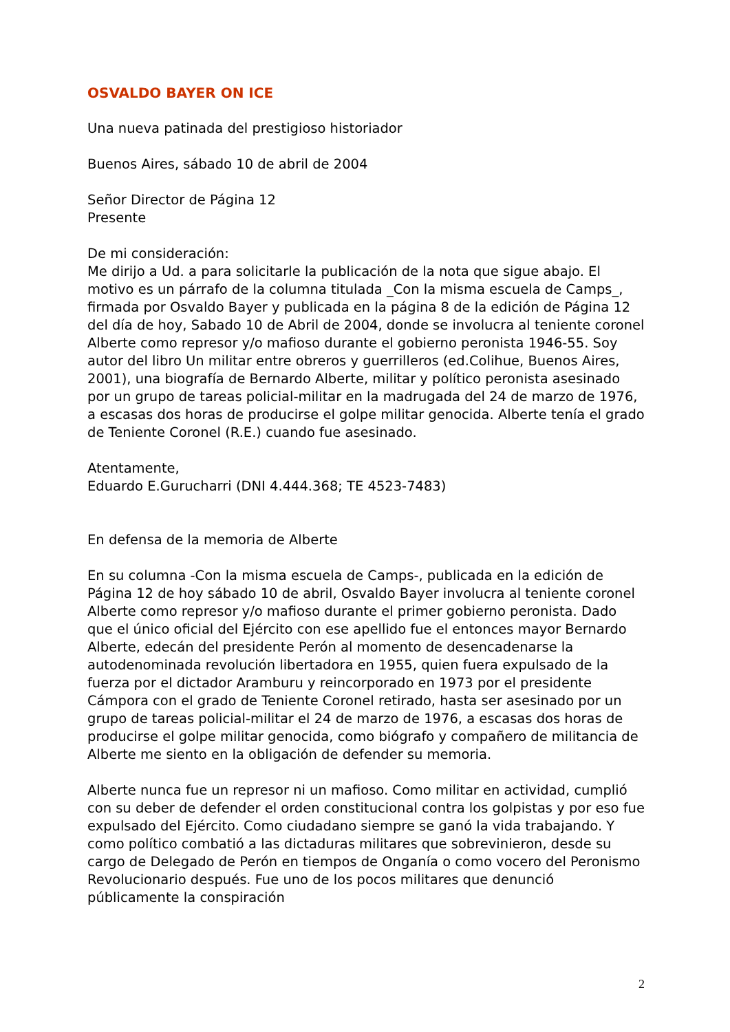OSVALDO BAYER ON ICE
Una nueva patinada del prestigioso historiador
Buenos Aires, sábado 10 de abril de 2004
Señor Director de Página 12
Presente
De mi consideración:
Me dirijo a Ud. a para solicitarle la publicación de la nota que sigue abajo. El motivo es un párrafo de la columna titulada _Con la misma escuela de Camps_, firmada por Osvaldo Bayer y publicada en la página 8 de la edición de Página 12 del día de hoy, Sabado 10 de Abril de 2004, donde se involucra al teniente coronel Alberte como represor y/o mafioso durante el gobierno peronista 1946-55. Soy autor del libro Un militar entre obreros y guerrilleros (ed.Colihue, Buenos Aires, 2001), una biografía de Bernardo Alberte, militar y político peronista asesinado por un grupo de tareas policial-militar en la madrugada del 24 de marzo de 1976, a escasas dos horas de producirse el golpe militar genocida. Alberte tenía el grado de Teniente Coronel (R.E.) cuando fue asesinado.
Atentamente,
Eduardo E.Gurucharri (DNI 4.444.368; TE 4523-7483)
En defensa de la memoria de Alberte
En su columna -Con la misma escuela de Camps-, publicada en la edición de Página 12 de hoy sábado 10 de abril, Osvaldo Bayer involucra al teniente coronel Alberte como represor y/o mafioso durante el primer gobierno peronista. Dado que el único oficial del Ejército con ese apellido fue el entonces mayor Bernardo Alberte, edecán del presidente Perón al momento de desencadenarse la autodenominada revolución libertadora en 1955, quien fuera expulsado de la fuerza por el dictador Aramburu y reincorporado en 1973 por el presidente Cámpora con el grado de Teniente Coronel retirado, hasta ser asesinado por un grupo de tareas policial-militar el 24 de marzo de 1976, a escasas dos horas de producirse el golpe militar genocida, como biógrafo y compañero de militancia de Alberte me siento en la obligación de defender su memoria.
Alberte nunca fue un represor ni un mafioso. Como militar en actividad, cumplió con su deber de defender el orden constitucional contra los golpistas y por eso fue expulsado del Ejército. Como ciudadano siempre se ganó la vida trabajando. Y como político combatió a las dictaduras militares que sobrevinieron, desde su cargo de Delegado de Perón en tiempos de Onganía o como vocero del Peronismo Revolucionario después. Fue uno de los pocos militares que denunció públicamente la conspiración
2